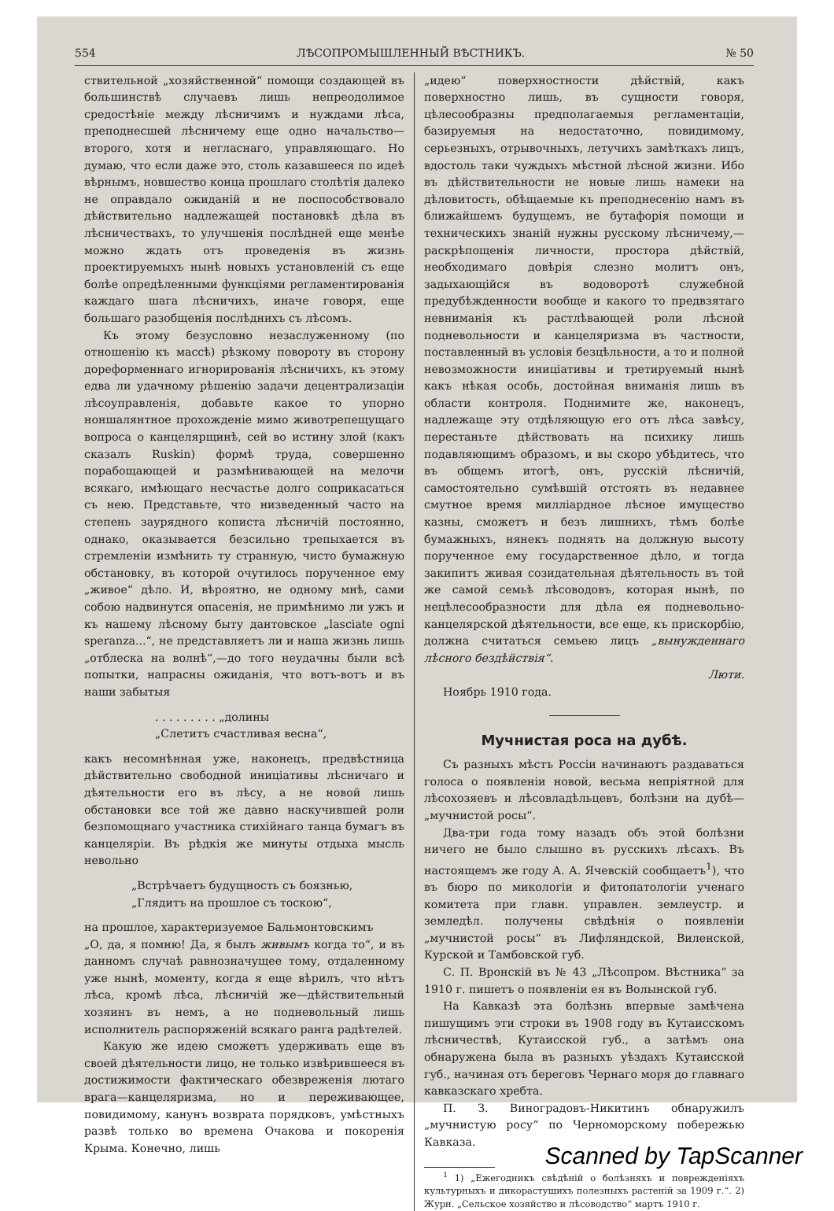554 ЛѢСОПРОМЫШЛЕННЫЙ ВѢСТНИКЪ. № 50
ствительной „хозяйственной“ помощи создающей въ большинствѣ случаевъ лишь непреодолимое средостѣніе между лѣсничимъ и нуждами лѣса, преподнесшей лѣсничему еще одно начальство—второго, хотя и негласнаго, управляющаго. Но думаю, что если даже это, столь казавшееся по идеѣ вѣрнымъ, новшество конца прошлаго столѣтія далеко не оправдало ожиданій и не поспособствовало дѣйствительно надлежащей постановкѣ дѣла въ лѣсничествахъ, то улучшенія послѣдней еще менѣе можно ждать отъ проведенія въ жизнь проектируемыхъ нынѣ новыхъ установленій съ еще болѣе опредѣленными функціями регламентированія каждаго шага лѣсничихъ, иначе говоря, еще большаго разобщенія послѣднихъ съ лѣсомъ.
Къ этому безусловно незаслуженному (по отношенію къ массѣ) рѣзкому повороту въ сторону дореформеннаго игнорированія лѣсничихъ, къ этому едва ли удачному рѣшенію задачи децентрализаціи лѣсоуправленія, добавьте какое то упорно ноншалянтное прохожденіе мимо животрепещущаго вопроса о канцелярщинѣ, сей во истину злой (какъ сказалъ Ruskin) формѣ труда, совершенно порабощающей и размѣнивающей на мелочи всякаго, имѣющаго несчастье долго соприкасаться съ нею. Представьте, что низведенный часто на степень заурядного кописта лѣсничій постоянно, однако, оказывается безсильно трепыхается въ стремленіи измѣнить ту странную, чисто бумажную обстановку, въ которой очутилось порученное ему „живое“ дѣло. И, вѣроятно, не одному мнѣ, сами собою надвинутся опасенія, не примѣнимо ли ужъ и къ нашему лѣсному быту дантовское „lasciate ogni speranza...“, не представляетъ ли и наша жизнь лишь „отблеска на волнѣ“,—до того неудачны были всѣ попытки, напрасны ожиданія, что вотъ-вотъ и въ наши забытыя
. . . . . . . . . „долины
„Слетитъ счастливая весна“,
какъ несомнѣнная уже, наконецъ, предвѣстница дѣйствительно свободной иниціативы лѣсничаго и дѣятельности его въ лѣсу, а не новой лишь обстановки все той же давно наскучившей роли безпомощнаго участника стихійнаго танца бумагъ въ канцеляріи. Въ рѣдкія же минуты отдыха мысль невольно
„Встрѣчаетъ будущность съ боязнью,
„Глядитъ на прошлое съ тоскою“,
на прошлое, характеризуемое Бальмонтовскимъ
„О, да, я помню! Да, я былъ живымъ когда то“, и въ данномъ случаѣ равнозначущее тому, отдаленному уже нынѣ, моменту, когда я еще вѣрилъ, что нѣтъ лѣса, кромѣ лѣса, лѣсничій же—дѣйствительный хозяинъ въ немъ, а не подневольный лишь исполнитель распоряженій всякаго ранга радѣтелей.
Какую же идею сможетъ удерживать еще въ своей дѣятельности лицо, не только извѣрившееся въ достижимости фактическаго обезвреженія лютаго врага—канцеляризма, но и переживающее, повидимому, канунъ возврата порядковъ, умѣстныхъ развѣ только во времена Очакова и покоренія Крыма. Конечно, лишь
„идею“ поверхностности дѣйствій, какъ поверхностно лишь, въ сущности говоря, цѣлесообразны предполагаемыя регламентаціи, базируемыя на недостаточно, повидимому, серьезныхъ, отрывочныхъ, летучихъ замѣткахъ лицъ, вдостоль таки чуждыхъ мѣстной лѣсной жизни. Ибо въ дѣйствительности не новые лишь намеки на дѣловитость, обѣщаемые къ преподнесенію намъ въ ближайшемъ будущемъ, не бутафорія помощи и техническихъ знаній нужны русскому лѣсничему,—раскрѣпощенія личности, простора дѣйствій, необходимаго довѣрія слезно молитъ онъ, задыхающійся въ водоворотѣ служебной предубѣжденности вообще и какого то предвзятаго невниманія къ растлѣвающей роли лѣсной подневольности и канцеляризма въ частности, поставленный въ условія безцѣльности, а то и полной невозможности иниціативы и третируемый нынѣ какъ нѣкая особь, достойная вниманія лишь въ области контроля. Поднимите же, наконецъ, надлежаще эту отдѣляющую его отъ лѣса завѣсу, перестаньте дѣйствовать на психику лишь подавляющимъ образомъ, и вы скоро убѣдитесь, что въ общемъ итогѣ, онъ, русскій лѣсничій, самостоятельно сумѣвшій отстоять въ недавнее смутное время милліардное лѣсное имущество казны, сможетъ и безъ лишнихъ, тѣмъ болѣе бумажныхъ, нянекъ поднять на должную высоту порученное ему государственное дѣло, и тогда закипитъ живая созидательная дѣятельность въ той же самой семьѣ лѣсоводовъ, которая нынѣ, по нецѣлесообразности для дѣла ея подневольно-канцелярской дѣятельности, все еще, къ прискорбію, должна считаться семьею лицъ „вынужденнаго лѣсного бездѣйствія“.
Люти.
Ноябрь 1910 года.
Мучнистая роса на дубѣ.
Съ разныхъ мѣстъ Россіи начинаютъ раздаваться голоса о появленіи новой, весьма непріятной для лѣсохозяевъ и лѣсовладѣльцевъ, болѣзни на дубѣ—„мучнистой росы“.
Два-три года тому назадъ объ этой болѣзни ничего не было слышно въ русскихъ лѣсахъ. Въ настоящемъ же году А. А. Ячевскій сообщаетъ<sup>1</sup>), что въ бюро по микологіи и фитопатологіи ученаго комитета при главн. управлен. землеустр. и земледѣл. получены свѣдѣнія о появленіи „мучнистой росы“ въ Лифляндской, Виленской, Курской и Тамбовской губ.
С. П. Вронскій въ № 43 „Лѣсопром. Вѣстника“ за 1910 г. пишетъ о появленіи ея въ Волынской губ.
На Кавказѣ эта болѣзнь впервые замѣчена пишущимъ эти строки въ 1908 году въ Кутаисскомъ лѣсничествѣ, Кутаисской губ., а затѣмъ она обнаружена была въ разныхъ уѣздахъ Кутаисской губ., начиная отъ береговъ Чернаго моря до главнаго кавказскаго хребта.
П. З. Виноградовъ-Никитинъ обнаружилъ „мучнистую росу“ по Черноморскому побережью Кавказа.
<sup>1</sup> 1) „Ежегодникъ свѣдѣній о болѣзняхъ и поврежденіяхъ культурныхъ и дикорастущихъ полезныхъ растеній за 1909 г.“. 2) Журн. „Сельское хозяйство и лѣсоводство“ мартъ 1910 г.
Scanned by TapScanner